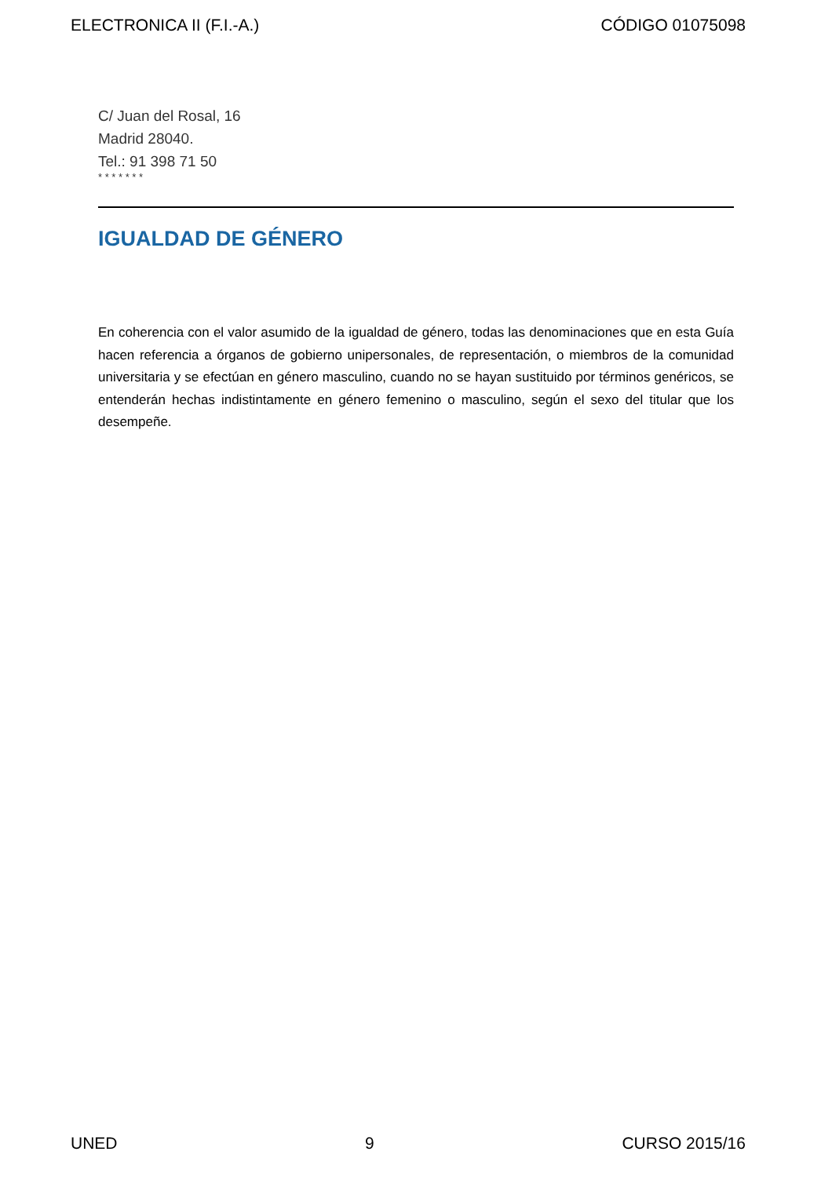ELECTRONICA II (F.I.-A.) CÓDIGO 01075098
C/ Juan del Rosal, 16
Madrid 28040.
Tel.: 91 398 71 50
* * * * * * *
IGUALDAD DE GÉNERO
En coherencia con el valor asumido de la igualdad de género, todas las denominaciones que en esta Guía hacen referencia a órganos de gobierno unipersonales, de representación, o miembros de la comunidad universitaria y se efectúan en género masculino, cuando no se hayan sustituido por términos genéricos, se entenderán hechas indistintamente en género femenino o masculino, según el sexo del titular que los desempeñe.
UNED 9 CURSO 2015/16